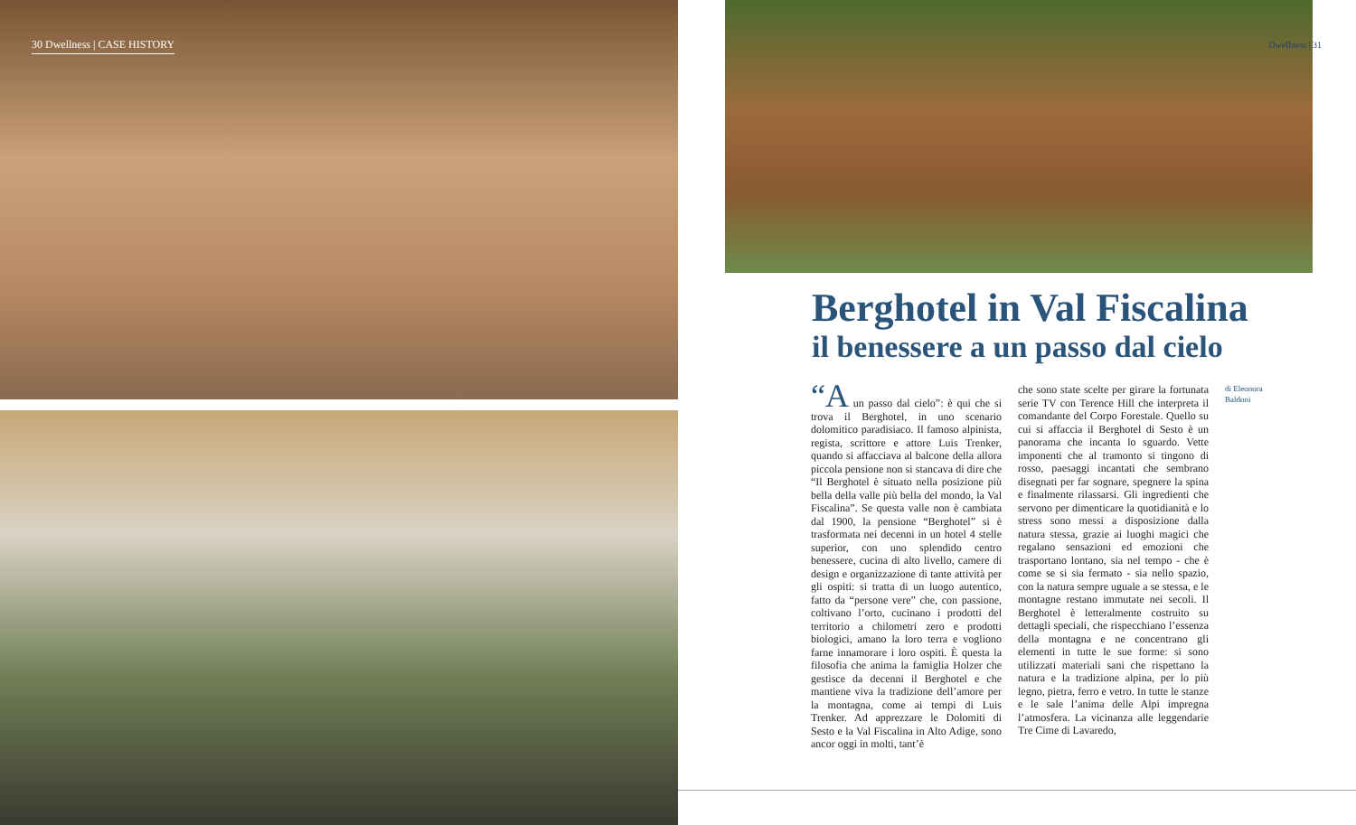30 Dwellness | CASE HISTORY
Dwellness | 31
Berghotel in Val Fiscalina
il benessere a un passo dal cielo
“A un passo dal cielo”: è qui che si trova il Berghotel, in uno scenario dolomitico paradisiaco. Il famoso alpinista, regista, scrittore e attore Luis Trenker, quando si affacciava al balcone della allora piccola pensione non si stancava di dire che “Il Berghotel è situato nella posizione più bella della valle più bella del mondo, la Val Fiscalina”. Se questa valle non è cambiata dal 1900, la pensione “Berghotel” si è trasformata nei decenni in un hotel 4 stelle superior, con uno splendido centro benessere, cucina di alto livello, camere di design e organizzazione di tante attività per gli ospiti: si tratta di un luogo autentico, fatto da “persone vere” che, con passione, coltivano l’orto, cucinano i prodotti del territorio a chilometri zero e prodotti biologici, amano la loro terra e vogliono farne innamorare i loro ospiti. È questa la filosofia che anima la famiglia Holzer che gestisce da decenni il Berghotel e che mantiene viva la tradizione dell’amore per la montagna, come ai tempi di Luis Trenker. Ad apprezzare le Dolomiti di Sesto e la Val Fiscalina in Alto Adige, sono ancor oggi in molti, tant’è
che sono state scelte per girare la fortunata serie TV con Terence Hill che interpreta il comandante del Corpo Forestale. Quello su cui si affaccia il Berghotel di Sesto è un panorama che incanta lo sguardo. Vette imponenti che al tramonto si tingono di rosso, paesaggi incantati che sembrano disegnati per far sognare, spegnere la spina e finalmente rilassarsi. Gli ingredienti che servono per dimenticare la quotidianità e lo stress sono messi a disposizione dalla natura stessa, grazie ai luoghi magici che regalano sensazioni ed emozioni che trasportano lontano, sia nel tempo - che è come se si sia fermato - sia nello spazio, con la natura sempre uguale a se stessa, e le montagne restano immutate nei secoli. Il Berghotel è letteralmente costruito su dettagli speciali, che rispecchiano l’essenza della montagna e ne concentrano gli elementi in tutte le sue forme: si sono utilizzati materiali sani che rispettano la natura e la tradizione alpina, per lo più legno, pietra, ferro e vetro. In tutte le stanze e le sale l’anima delle Alpi impregna l’atmosfera. La vicinanza alle leggendarie Tre Cime di Lavaredo,
di Eleonora Baldoni